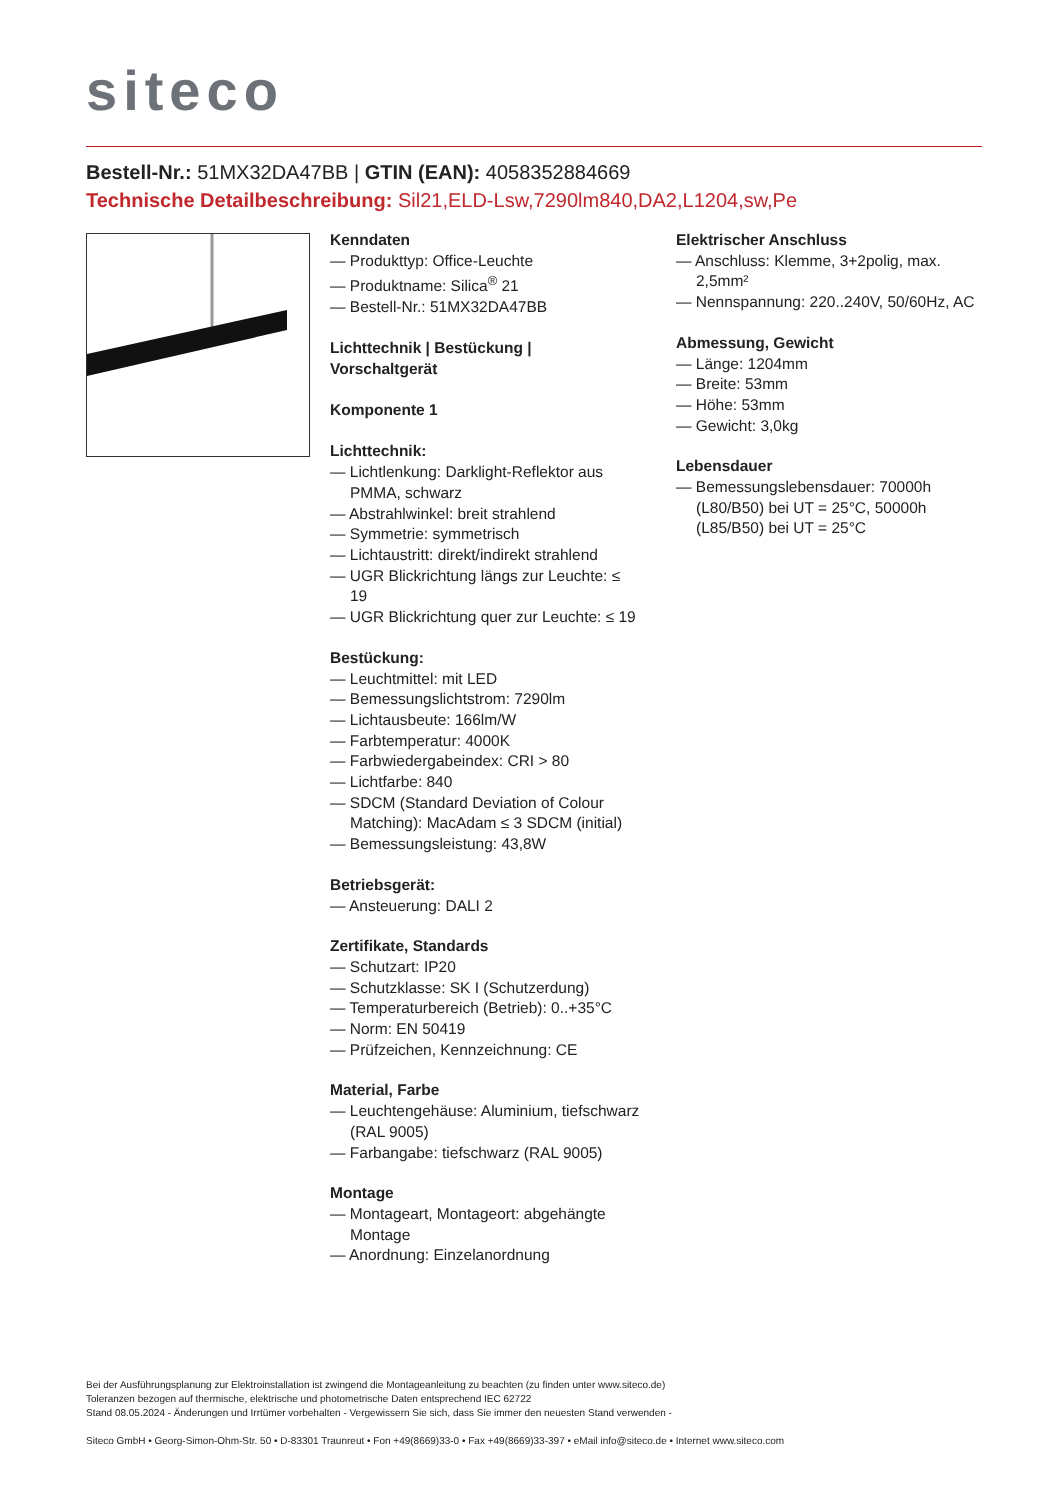siteco
Bestell-Nr.: 51MX32DA47BB | GTIN (EAN): 4058352884669
Technische Detailbeschreibung: Sil21,ELD-Lsw,7290lm840,DA2,L1204,sw,Pe
Kenndaten
— Produkttyp: Office-Leuchte
— Produktname: Silica<sup>®</sup> 21
— Bestell-Nr.: 51MX32DA47BB
Lichttechnik | Bestückung | Vorschaltgerät
Komponente 1
Lichttechnik:
— Lichtlenkung: Darklight-Reflektor aus PMMA, schwarz
— Abstrahlwinkel: breit strahlend
— Symmetrie: symmetrisch
— Lichtaustritt: direkt/indirekt strahlend
— UGR Blickrichtung längs zur Leuchte: ≤ 19
— UGR Blickrichtung quer zur Leuchte: ≤ 19
Bestückung:
— Leuchtmittel: mit LED
— Bemessungslichtstrom: 7290lm
— Lichtausbeute: 166lm/W
— Farbtemperatur: 4000K
— Farbwiedergabeindex: CRI > 80
— Lichtfarbe: 840
— SDCM (Standard Deviation of Colour Matching): MacAdam ≤ 3 SDCM (initial)
— Bemessungsleistung: 43,8W
Betriebsgerät:
— Ansteuerung: DALI 2
Zertifikate, Standards
— Schutzart: IP20
— Schutzklasse: SK I (Schutzerdung)
— Temperaturbereich (Betrieb): 0..+35°C
— Norm: EN 50419
— Prüfzeichen, Kennzeichnung: CE
Material, Farbe
— Leuchtengehäuse: Aluminium, tiefschwarz (RAL 9005)
— Farbangabe: tiefschwarz (RAL 9005)
Montage
— Montageart, Montageort: abgehängte Montage
— Anordnung: Einzelanordnung
Elektrischer Anschluss
— Anschluss: Klemme, 3+2polig, max. 2,5mm²
— Nennspannung: 220..240V, 50/60Hz, AC
Abmessung, Gewicht
— Länge: 1204mm
— Breite: 53mm
— Höhe: 53mm
— Gewicht: 3,0kg
Lebensdauer
— Bemessungslebensdauer: 70000h (L80/B50) bei UT = 25°C, 50000h (L85/B50) bei UT = 25°C
Bei der Ausführungsplanung zur Elektroinstallation ist zwingend die Montageanleitung zu beachten (zu finden unter www.siteco.de)
Toleranzen bezogen auf thermische, elektrische und photometrische Daten entsprechend IEC 62722
Stand 08.05.2024 - Änderungen und Irrtümer vorbehalten - Vergewissern Sie sich, dass Sie immer den neuesten Stand verwenden -
Siteco GmbH • Georg-Simon-Ohm-Str. 50 • D-83301 Traunreut • Fon +49(8669)33-0 • Fax +49(8669)33-397 • eMail info@siteco.de • Internet www.siteco.com